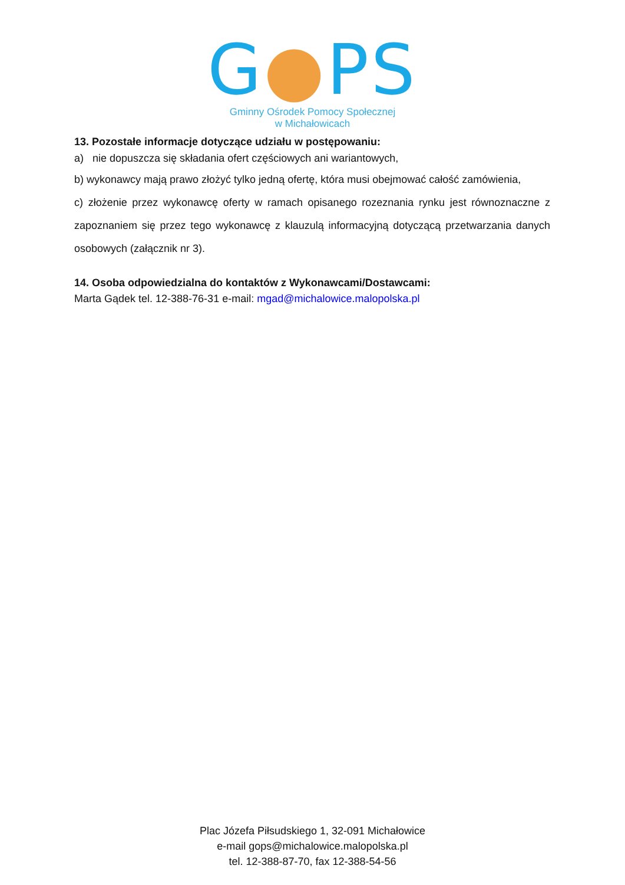G●PS
Gminny Ośrodek Pomocy Społecznej
w Michałowicach
13. Pozostałe informacje dotyczące udziału w postępowaniu:
a) nie dopuszcza się składania ofert częściowych ani wariantowych,
b) wykonawcy mają prawo złożyć tylko jedną ofertę, która musi obejmować całość zamówienia,
c) złożenie przez wykonawcę oferty w ramach opisanego rozeznania rynku jest równoznaczne z zapoznaniem się przez tego wykonawcę z klauzulą informacyjną dotyczącą przetwarzania danych osobowych (załącznik nr 3).
14. Osoba odpowiedzialna do kontaktów z Wykonawcami/Dostawcami:
Marta Gądek tel. 12-388-76-31 e-mail: mgad@michalowice.malopolska.pl
Plac Józefa Piłsudskiego 1, 32-091 Michałowice
e-mail gops@michalowice.malopolska.pl
tel. 12-388-87-70, fax 12-388-54-56